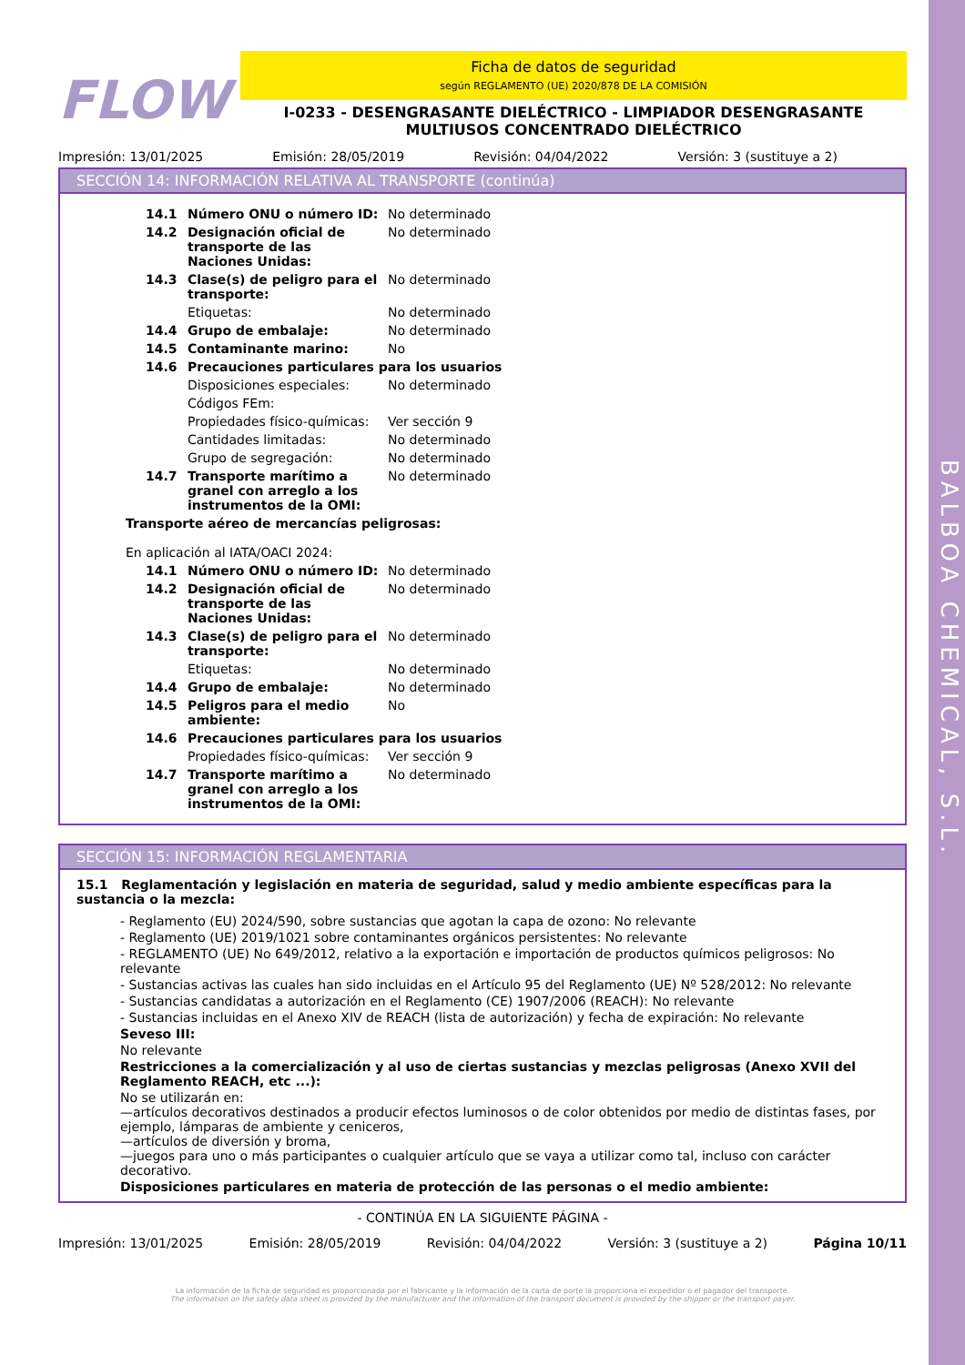BALBOA CHEMICAL, S.L.
FLOW
Ficha de datos de seguridad
según REGLAMENTO (UE) 2020/878 DE LA COMISIÓN
I-0233 - DESENGRASANTE DIELÉCTRICO - LIMPIADOR DESENGRASANTE MULTIUSOS CONCENTRADO DIELÉCTRICO
Impresión: 13/01/2025 Emisión: 28/05/2019 Revisión: 04/04/2022 Versión: 3 (sustituye a 2)
SECCIÓN 14: INFORMACIÓN RELATIVA AL TRANSPORTE (continúa)
| 14.1 | Número ONU o número ID: | No determinado |
| 14.2 | Designación oficial de transporte de las Naciones Unidas: | No determinado |
| 14.3 | Clase(s) de peligro para el transporte: | No determinado |
| | Etiquetas: | No determinado |
| 14.4 | Grupo de embalaje: | No determinado |
| 14.5 | Contaminante marino: | No |
| 14.6 | Precauciones particulares para los usuarios | |
| | Disposiciones especiales: | No determinado |
| | Códigos FEm: | |
| | Propiedades físico-químicas: | Ver sección 9 |
| | Cantidades limitadas: | No determinado |
| | Grupo de segregación: | No determinado |
| 14.7 | Transporte marítimo a granel con arreglo a los instrumentos de la OMI: | No determinado |
Transporte aéreo de mercancías peligrosas:
En aplicación al IATA/OACI 2024:
| 14.1 | Número ONU o número ID: | No determinado |
| 14.2 | Designación oficial de transporte de las Naciones Unidas: | No determinado |
| 14.3 | Clase(s) de peligro para el transporte: | No determinado |
| | Etiquetas: | No determinado |
| 14.4 | Grupo de embalaje: | No determinado |
| 14.5 | Peligros para el medio ambiente: | No |
| 14.6 | Precauciones particulares para los usuarios | |
| | Propiedades físico-químicas: | Ver sección 9 |
| 14.7 | Transporte marítimo a granel con arreglo a los instrumentos de la OMI: | No determinado |
SECCIÓN 15: INFORMACIÓN REGLAMENTARIA
15.1 Reglamentación y legislación en materia de seguridad, salud y medio ambiente específicas para la sustancia o la mezcla:
- Reglamento (EU) 2024/590, sobre sustancias que agotan la capa de ozono: No relevante
- Reglamento (UE) 2019/1021 sobre contaminantes orgánicos persistentes: No relevante
- REGLAMENTO (UE) No 649/2012, relativo a la exportación e importación de productos químicos peligrosos: No relevante
- Sustancias activas las cuales han sido incluidas en el Artículo 95 del Reglamento (UE) Nº 528/2012: No relevante
- Sustancias candidatas a autorización en el Reglamento (CE) 1907/2006 (REACH): No relevante
- Sustancias incluidas en el Anexo XIV de REACH (lista de autorización) y fecha de expiración: No relevante
Seveso III:
No relevante
Restricciones a la comercialización y al uso de ciertas sustancias y mezclas peligrosas (Anexo XVII del Reglamento REACH, etc ...):
No se utilizarán en:
—artículos decorativos destinados a producir efectos luminosos o de color obtenidos por medio de distintas fases, por ejemplo, lámparas de ambiente y ceniceros,
—artículos de diversión y broma,
—juegos para uno o más participantes o cualquier artículo que se vaya a utilizar como tal, incluso con carácter decorativo.
Disposiciones particulares en materia de protección de las personas o el medio ambiente:
- CONTINÚA EN LA SIGUIENTE PÁGINA -
Impresión: 13/01/2025 Emisión: 28/05/2019 Revisión: 04/04/2022 Versión: 3 (sustituye a 2) Página 10/11
La información de la ficha de seguridad es proporcionada por el fabricante y la información de la carta de porte la proporciona el expedidor o el pagador del transporte.
The information on the safety data sheet is provided by the manufacturer and the information of the transport document is provided by the shipper or the transport payer.